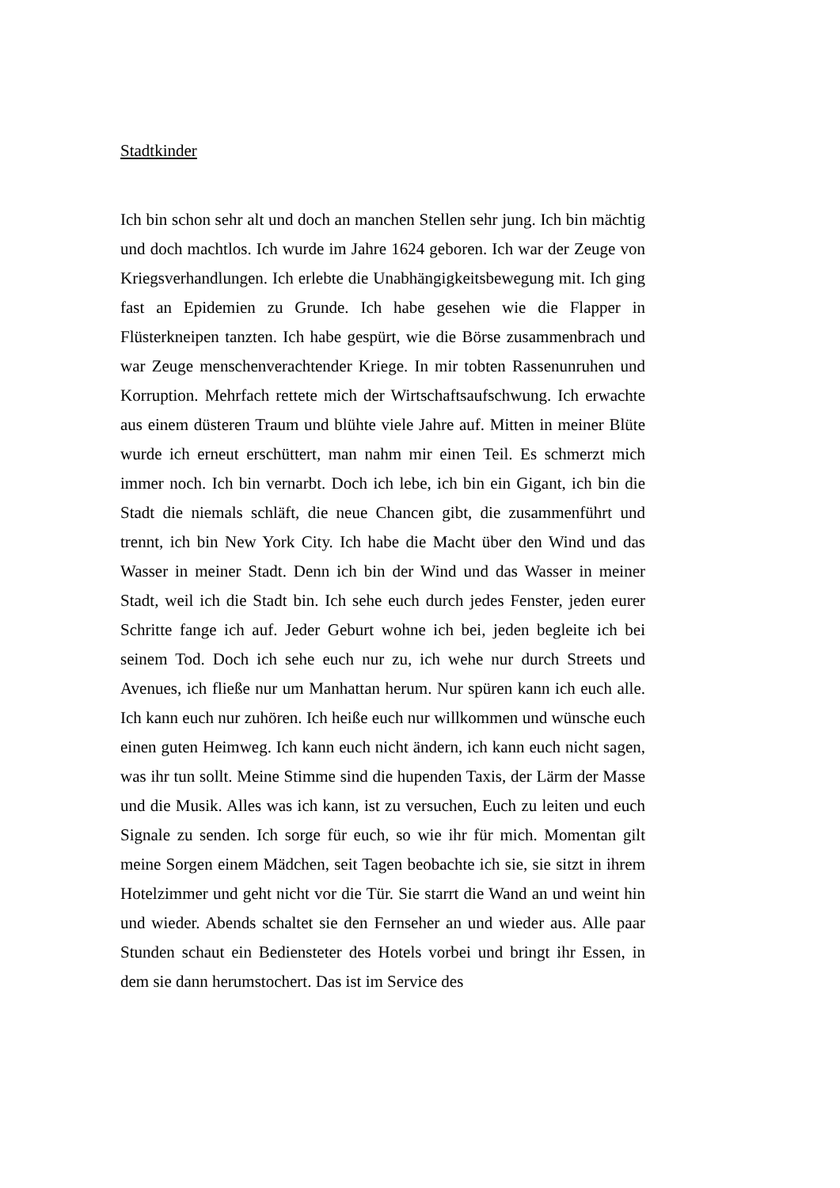Stadtkinder
Ich bin schon sehr alt und doch an manchen Stellen sehr jung. Ich bin mächtig und doch machtlos. Ich wurde im Jahre 1624 geboren. Ich war der Zeuge von Kriegsverhandlungen. Ich erlebte die Unabhängigkeitsbewegung mit. Ich ging fast an Epidemien zu Grunde. Ich habe gesehen wie die Flapper in Flüsterkneipen tanzten. Ich habe gespürt, wie die Börse zusammenbrach und war Zeuge menschenverachtender Kriege. In mir tobten Rassenunruhen und Korruption. Mehrfach rettete mich der Wirtschaftsaufschwung. Ich erwachte aus einem düsteren Traum und blühte viele Jahre auf. Mitten in meiner Blüte wurde ich erneut erschüttert, man nahm mir einen Teil. Es schmerzt mich immer noch. Ich bin vernarbt. Doch ich lebe, ich bin ein Gigant, ich bin die Stadt die niemals schläft, die neue Chancen gibt, die zusammenführt und trennt, ich bin New York City. Ich habe die Macht über den Wind und das Wasser in meiner Stadt. Denn ich bin der Wind und das Wasser in meiner Stadt, weil ich die Stadt bin. Ich sehe euch durch jedes Fenster, jeden eurer Schritte fange ich auf. Jeder Geburt wohne ich bei, jeden begleite ich bei seinem Tod. Doch ich sehe euch nur zu, ich wehe nur durch Streets und Avenues, ich fließe nur um Manhattan herum. Nur spüren kann ich euch alle. Ich kann euch nur zuhören. Ich heiße euch nur willkommen und wünsche euch einen guten Heimweg. Ich kann euch nicht ändern, ich kann euch nicht sagen, was ihr tun sollt. Meine Stimme sind die hupenden Taxis, der Lärm der Masse und die Musik. Alles was ich kann, ist zu versuchen, Euch zu leiten und euch Signale zu senden. Ich sorge für euch, so wie ihr für mich. Momentan gilt meine Sorgen einem Mädchen, seit Tagen beobachte ich sie, sie sitzt in ihrem Hotelzimmer und geht nicht vor die Tür. Sie starrt die Wand an und weint hin und wieder. Abends schaltet sie den Fernseher an und wieder aus. Alle paar Stunden schaut ein Bediensteter des Hotels vorbei und bringt ihr Essen, in dem sie dann herumstochert. Das ist im Service des